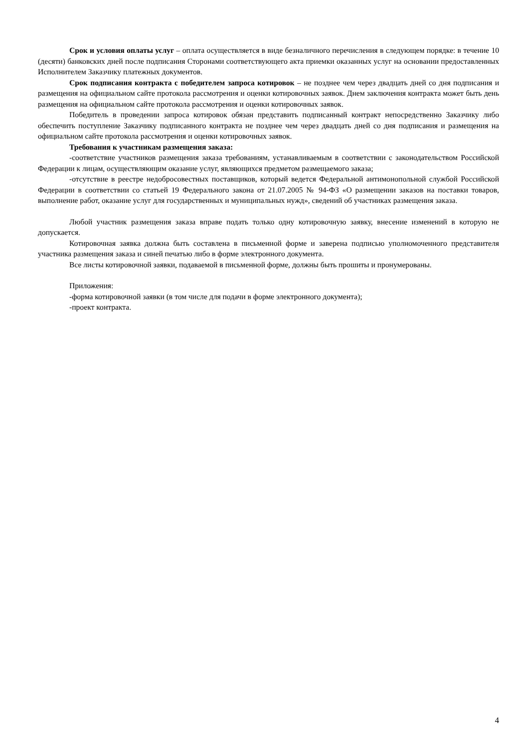Срок и условия оплаты услуг – оплата осуществляется в виде безналичного перечисления в следующем порядке: в течение 10 (десяти) банковских дней после подписания Сторонами соответствующего акта приемки оказанных услуг на основании предоставленных Исполнителем Заказчику платежных документов.
Срок подписания контракта с победителем запроса котировок – не позднее чем через двадцать дней со дня подписания и размещения на официальном сайте протокола рассмотрения и оценки котировочных заявок. Днем заключения контракта может быть день размещения на официальном сайте протокола рассмотрения и оценки котировочных заявок.
Победитель в проведении запроса котировок обязан представить подписанный контракт непосредственно Заказчику либо обеспечить поступление Заказчику подписанного контракта не позднее чем через двадцать дней со дня подписания и размещения на официальном сайте протокола рассмотрения и оценки котировочных заявок.
Требования к участникам размещения заказа:
-соответствие участников размещения заказа требованиям, устанавливаемым в соответствии с законодательством Российской Федерации к лицам, осуществляющим оказание услуг, являющихся предметом размещаемого заказа;
-отсутствие в реестре недобросовестных поставщиков, который ведется Федеральной антимонопольной службой Российской Федерации в соответствии со статьей 19 Федерального закона от 21.07.2005 № 94-ФЗ «О размещении заказов на поставки товаров, выполнение работ, оказание услуг для государственных и муниципальных нужд», сведений об участниках размещения заказа.
Любой участник размещения заказа вправе подать только одну котировочную заявку, внесение изменений в которую не допускается.
Котировочная заявка должна быть составлена в письменной форме и заверена подписью уполномоченного представителя участника размещения заказа и синей печатью либо в форме электронного документа.
Все листы котировочной заявки, подаваемой в письменной форме, должны быть прошиты и пронумерованы.
Приложения:
-форма котировочной заявки (в том числе для подачи в форме электронного документа);
-проект контракта.
4